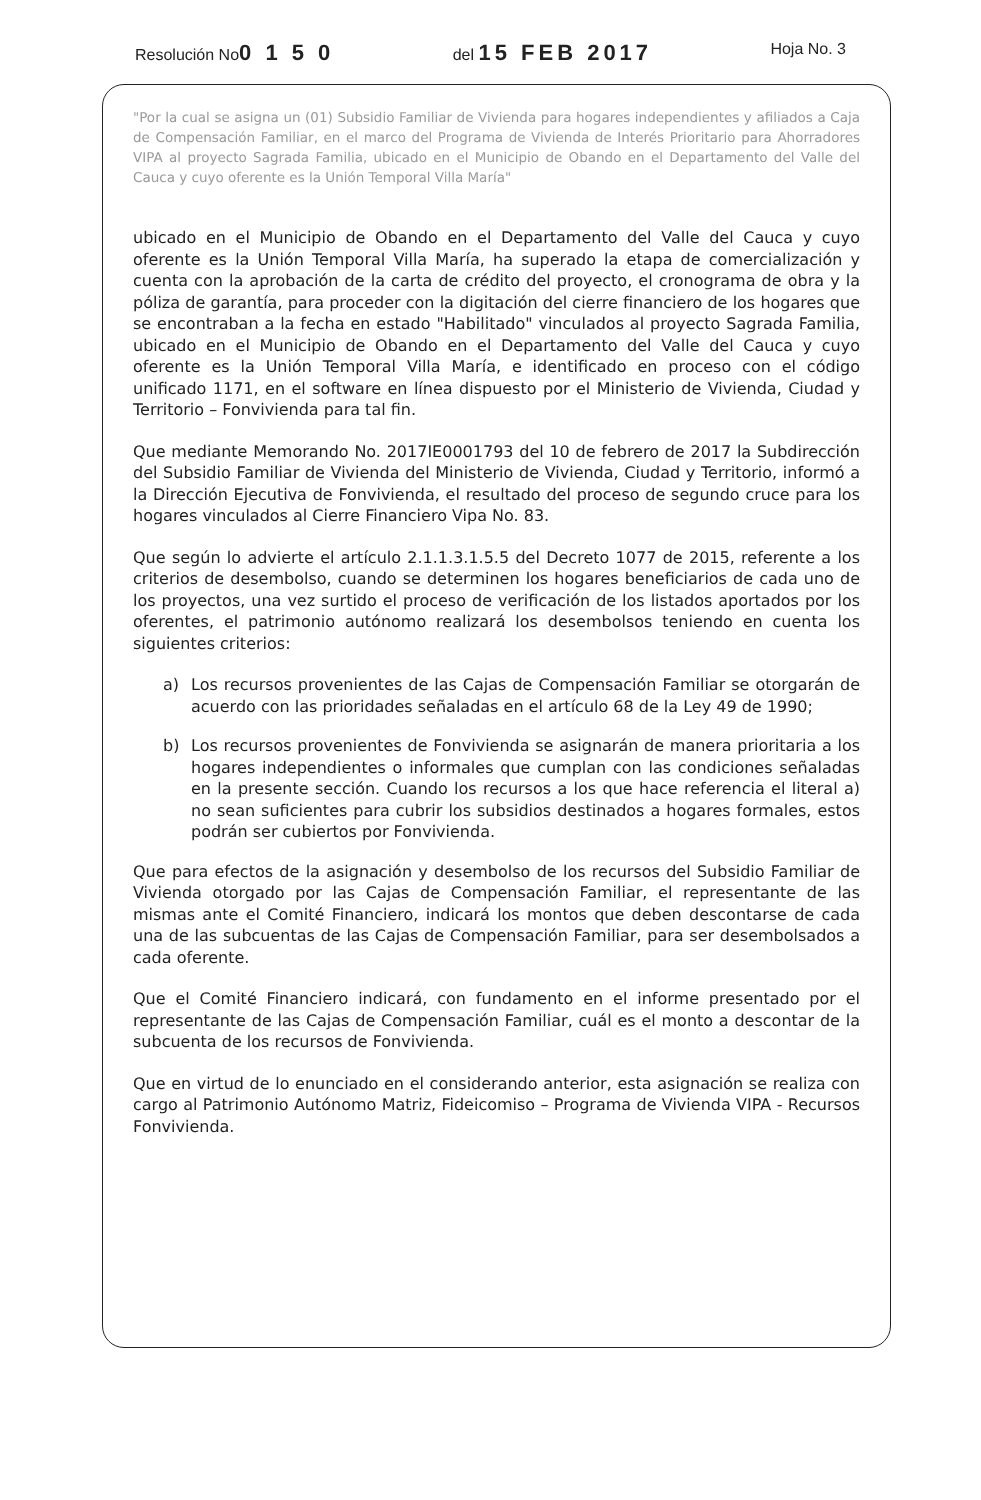Resolución No0 1 5 0
del 15 FEB 2017
Hoja No. 3
"Por la cual se asigna un (01) Subsidio Familiar de Vivienda para hogares independientes y afiliados a Caja de Compensación Familiar, en el marco del Programa de Vivienda de Interés Prioritario para Ahorradores VIPA al proyecto Sagrada Familia, ubicado en el Municipio de Obando en el Departamento del Valle del Cauca y cuyo oferente es la Unión Temporal Villa María"
ubicado en el Municipio de Obando en el Departamento del Valle del Cauca y cuyo oferente es la Unión Temporal Villa María, ha superado la etapa de comercialización y cuenta con la aprobación de la carta de crédito del proyecto, el cronograma de obra y la póliza de garantía, para proceder con la digitación del cierre financiero de los hogares que se encontraban a la fecha en estado "Habilitado" vinculados al proyecto Sagrada Familia, ubicado en el Municipio de Obando en el Departamento del Valle del Cauca y cuyo oferente es la Unión Temporal Villa María, e identificado en proceso con el código unificado 1171, en el software en línea dispuesto por el Ministerio de Vivienda, Ciudad y Territorio – Fonvivienda para tal fin.
Que mediante Memorando No. 2017IE0001793 del 10 de febrero de 2017 la Subdirección del Subsidio Familiar de Vivienda del Ministerio de Vivienda, Ciudad y Territorio, informó a la Dirección Ejecutiva de Fonvivienda, el resultado del proceso de segundo cruce para los hogares vinculados al Cierre Financiero Vipa No. 83.
Que según lo advierte el artículo 2.1.1.3.1.5.5 del Decreto 1077 de 2015, referente a los criterios de desembolso, cuando se determinen los hogares beneficiarios de cada uno de los proyectos, una vez surtido el proceso de verificación de los listados aportados por los oferentes, el patrimonio autónomo realizará los desembolsos teniendo en cuenta los siguientes criterios:
a) Los recursos provenientes de las Cajas de Compensación Familiar se otorgarán de acuerdo con las prioridades señaladas en el artículo 68 de la Ley 49 de 1990;
b) Los recursos provenientes de Fonvivienda se asignarán de manera prioritaria a los hogares independientes o informales que cumplan con las condiciones señaladas en la presente sección. Cuando los recursos a los que hace referencia el literal a) no sean suficientes para cubrir los subsidios destinados a hogares formales, estos podrán ser cubiertos por Fonvivienda.
Que para efectos de la asignación y desembolso de los recursos del Subsidio Familiar de Vivienda otorgado por las Cajas de Compensación Familiar, el representante de las mismas ante el Comité Financiero, indicará los montos que deben descontarse de cada una de las subcuentas de las Cajas de Compensación Familiar, para ser desembolsados a cada oferente.
Que el Comité Financiero indicará, con fundamento en el informe presentado por el representante de las Cajas de Compensación Familiar, cuál es el monto a descontar de la subcuenta de los recursos de Fonvivienda.
Que en virtud de lo enunciado en el considerando anterior, esta asignación se realiza con cargo al Patrimonio Autónomo Matriz, Fideicomiso – Programa de Vivienda VIPA - Recursos Fonvivienda.